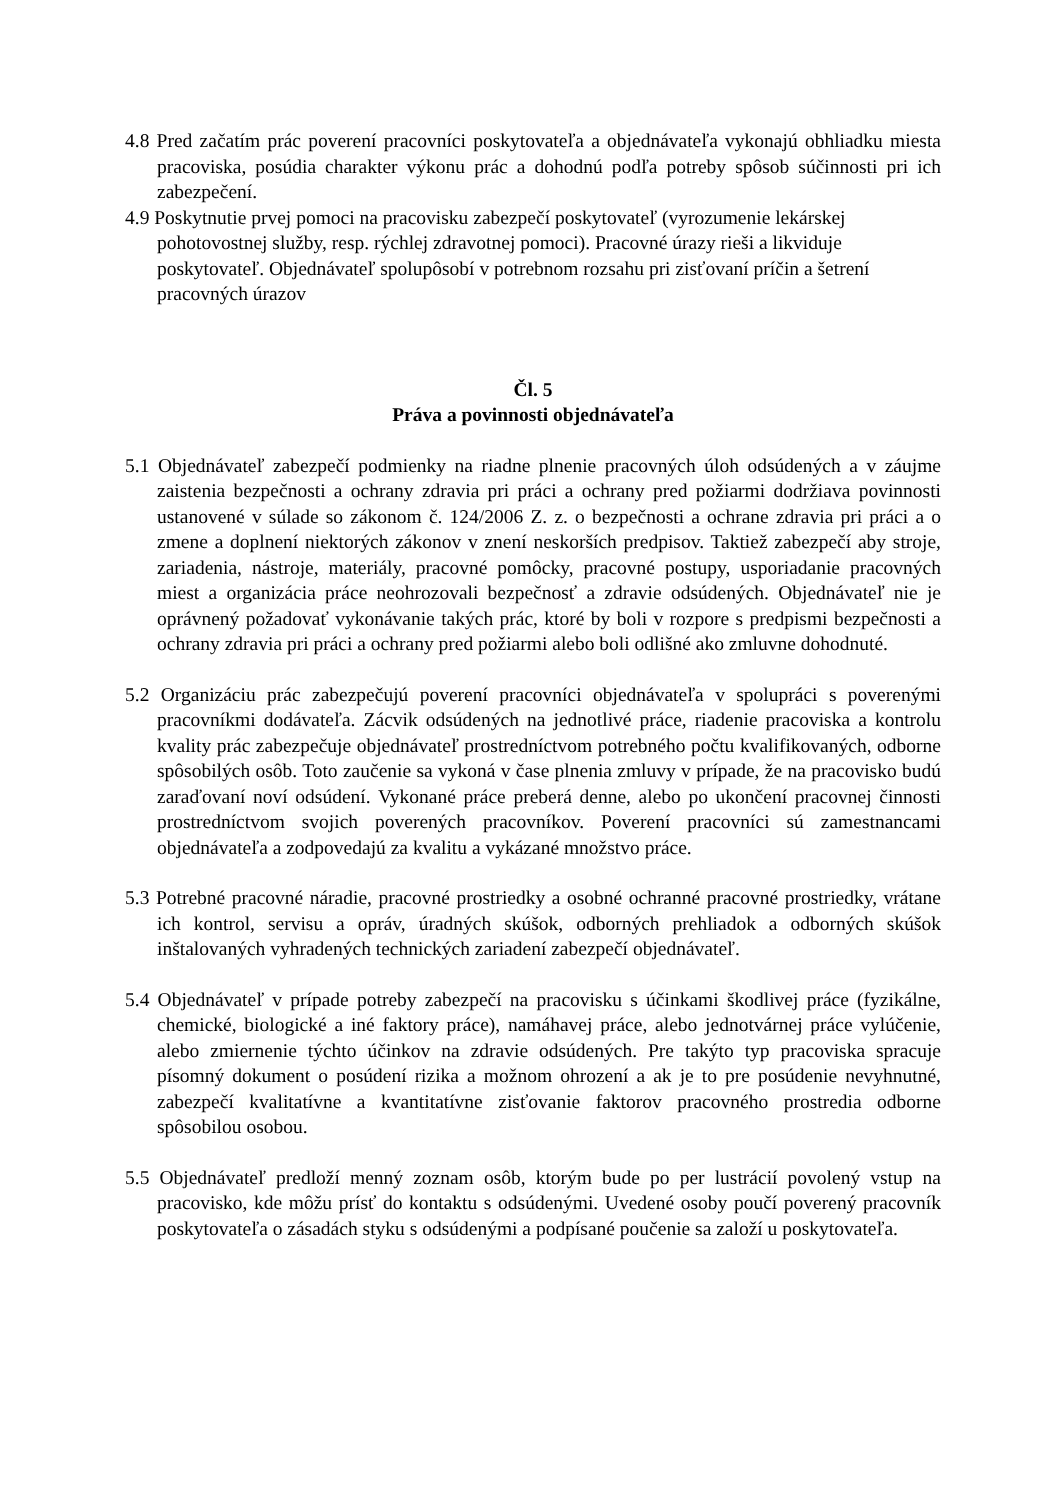4.8 Pred začatím prác poverení pracovníci poskytovateľa a objednávateľa vykonajú obhliadku miesta pracoviska, posúdia charakter výkonu prác a dohodnú podľa potreby spôsob súčinnosti pri ich zabezpečení.
4.9 Poskytnutie prvej pomoci na pracovisku zabezpečí poskytovateľ (vyrozumenie lekárskej pohotovostnej služby, resp. rýchlej zdravotnej pomoci). Pracovné úrazy rieši a likviduje poskytovateľ. Objednávateľ spolupôsobí v potrebnom rozsahu pri zisťovaní príčin a šetrení pracovných úrazov
Čl. 5
Práva a povinnosti objednávateľa
5.1 Objednávateľ zabezpečí podmienky na riadne plnenie pracovných úloh odsúdených a v záujme zaistenia bezpečnosti a ochrany zdravia pri práci a ochrany pred požiarmi dodržiava povinnosti ustanovené v súlade so zákonom č. 124/2006 Z. z. o bezpečnosti a ochrane zdravia pri práci a o zmene a doplnení niektorých zákonov v znení neskorších predpisov. Taktiež zabezpečí aby stroje, zariadenia, nástroje, materiály, pracovné pomôcky, pracovné postupy, usporiadanie pracovných miest a organizácia práce neohrozovali bezpečnosť a zdravie odsúdených. Objednávateľ nie je oprávnený požadovať vykonávanie takých prác, ktoré by boli v rozpore s predpismi bezpečnosti a ochrany zdravia pri práci a ochrany pred požiarmi alebo boli odlišné ako zmluvne dohodnuté.
5.2 Organizáciu prác zabezpečujú poverení pracovníci objednávateľa v spolupráci s poverenými pracovníkmi dodávateľa. Zácvik odsúdených na jednotlivé práce, riadenie pracoviska a kontrolu kvality prác zabezpečuje objednávateľ prostredníctvom potrebného počtu kvalifikovaných, odborne spôsobilých osôb. Toto zaučenie sa vykoná v čase plnenia zmluvy v prípade, že na pracovisko budú zaraďovaní noví odsúdení. Vykonané práce preberá denne, alebo po ukončení pracovnej činnosti prostredníctvom svojich poverených pracovníkov. Poverení pracovníci sú zamestnancami objednávateľa a zodpovedajú za kvalitu a vykázané množstvo práce.
5.3 Potrebné pracovné náradie, pracovné prostriedky a osobné ochranné pracovné prostriedky, vrátane ich kontrol, servisu a opráv, úradných skúšok, odborných prehliadok a odborných skúšok inštalovaných vyhradených technických zariadení zabezpečí objednávateľ.
5.4 Objednávateľ v prípade potreby zabezpečí na pracovisku s účinkami škodlivej práce (fyzikálne, chemické, biologické a iné faktory práce), namáhavej práce, alebo jednotvárnej práce vylúčenie, alebo zmiernenie týchto účinkov na zdravie odsúdených. Pre takýto typ pracoviska spracuje písomný dokument o posúdení rizika a možnom ohrození a ak je to pre posúdenie nevyhnutné, zabezpečí kvalitatívne a kvantitatívne zisťovanie faktorov pracovného prostredia odborne spôsobilou osobou.
5.5 Objednávateľ predloží menný zoznam osôb, ktorým bude po per lustrácií povolený vstup na pracovisko, kde môžu prísť do kontaktu s odsúdenými. Uvedené osoby poučí poverený pracovník poskytovateľa o zásadách styku s odsúdenými a podpísané poučenie sa založí u poskytovateľa.